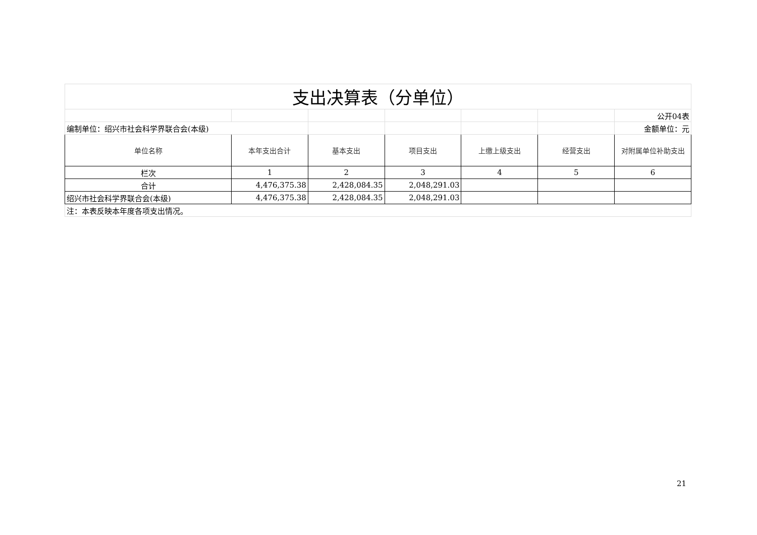| 支出决算表（分单位） | | | | | | |
| | | | | | | 公开04表 |
| 编制单位：绍兴市社会科学界联合会(本级) | | | | | | 金额单位：元 |
| 单位名称 | 本年支出合计 | 基本支出 | 项目支出 | 上缴上级支出 | 经营支出 | 对附属单位补助支出 |
| 栏次 | 1 | 2 | 3 | 4 | 5 | 6 |
| 合计 | 4,476,375.38 | 2,428,084.35 | 2,048,291.03 | | | |
| 绍兴市社会科学界联合会(本级) | 4,476,375.38 | 2,428,084.35 | 2,048,291.03 | | | |
| 注：本表反映本年度各项支出情况。 | | | | | | |
21